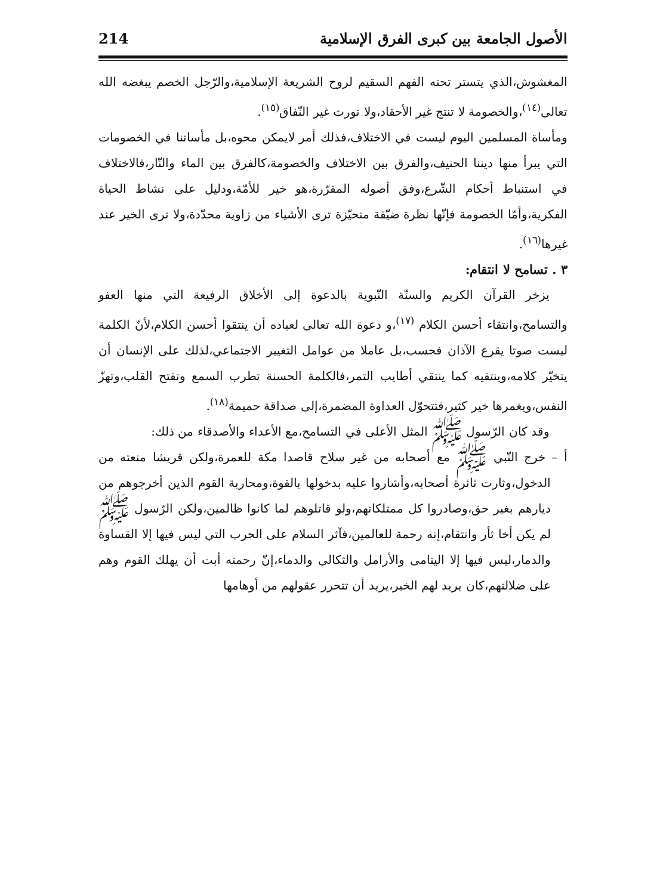الأصول الجامعة بين كبرى الفرق الإسلامية 214
المغشوش،الذي يتستر تحته الفهم السقيم لروح الشريعة الإسلامية،والرّجل الخصم يبغضه الله تعالى<sup>(١٤)</sup>،والخصومة لا تنتج غير الأحقاد،ولا تورث غير النّفاق<sup>(١٥)</sup>.
ومأساة المسلمين اليوم ليست في الاختلاف،فذلك أمر لايمكن محوه،بل مأساتنا في الخصومات التي يبرأ منها ديننا الحنيف،والفرق بين الاختلاف والخصومة،كالفرق بين الماء والنّار،فالاختلاف في استنباط أحكام الشّرع،وفق أصوله المقرّرة،هو خير للأمّة،ودليل على نشاط الحياة الفكرية،وأمّا الخصومة فإنّها نظرة ضيّقة متحيّزة ترى الأشياء من زاوية محدّدة،ولا ترى الخير عند غيرها<sup>(١٦)</sup>.
٣ . تسامح لا انتقام:
يزخر القرآن الكريم والسنّة النّبوية بالدعوة إلى الأخلاق الرفيعة التي منها العفو والتسامح،وانتقاء أحسن الكلام <sup>(١٧)</sup>،و دعوة الله تعالى لعباده أن ينتقوا أحسن الكلام،لأنّ الكلمة ليست صوتا يقرع الآذان فحسب،بل عاملا من عوامل التغيير الاجتماعي،لذلك على الإنسان أن يتخيّر كلامه،وينتقيه كما ينتقي أطايب التمر،فالكلمة الحسنة تطرب السمع وتفتح القلب،وتهزّ النفس،ويغمرها خير كثير،فتتحوّل العداوة المضمرة،إلى صداقة حميمة<sup>(١٨)</sup>.
وقد كان الرّسول ﷺ المثل الأعلى في التسامح،مع الأعداء والأصدقاء من ذلك:
أ – خرج النّبي ﷺ مع أصحابه من غير سلاح قاصدا مكة للعمرة،ولكن قريشا منعته من الدخول،وثارت ثائرة أصحابه،وأشاروا عليه بدخولها بالقوة،ومحاربة القوم الذين أخرجوهم من ديارهم بغير حق،وصادروا كل ممتلكاتهم،ولو قاتلوهم لما كانوا ظالمين،ولكن الرّسول ﷺ لم يكن أخا ثأر وانتقام،إنه رحمة للعالمين،فآثر السلام على الحرب التي ليس فيها إلا القساوة والدمار،ليس فيها إلا اليتامى والأرامل والثكالى والدماء،إنّ رحمته أبت أن يهلك القوم وهم على ضلالتهم،كان يريد لهم الخير،يريد أن تتحرر عقولهم من أوهامها